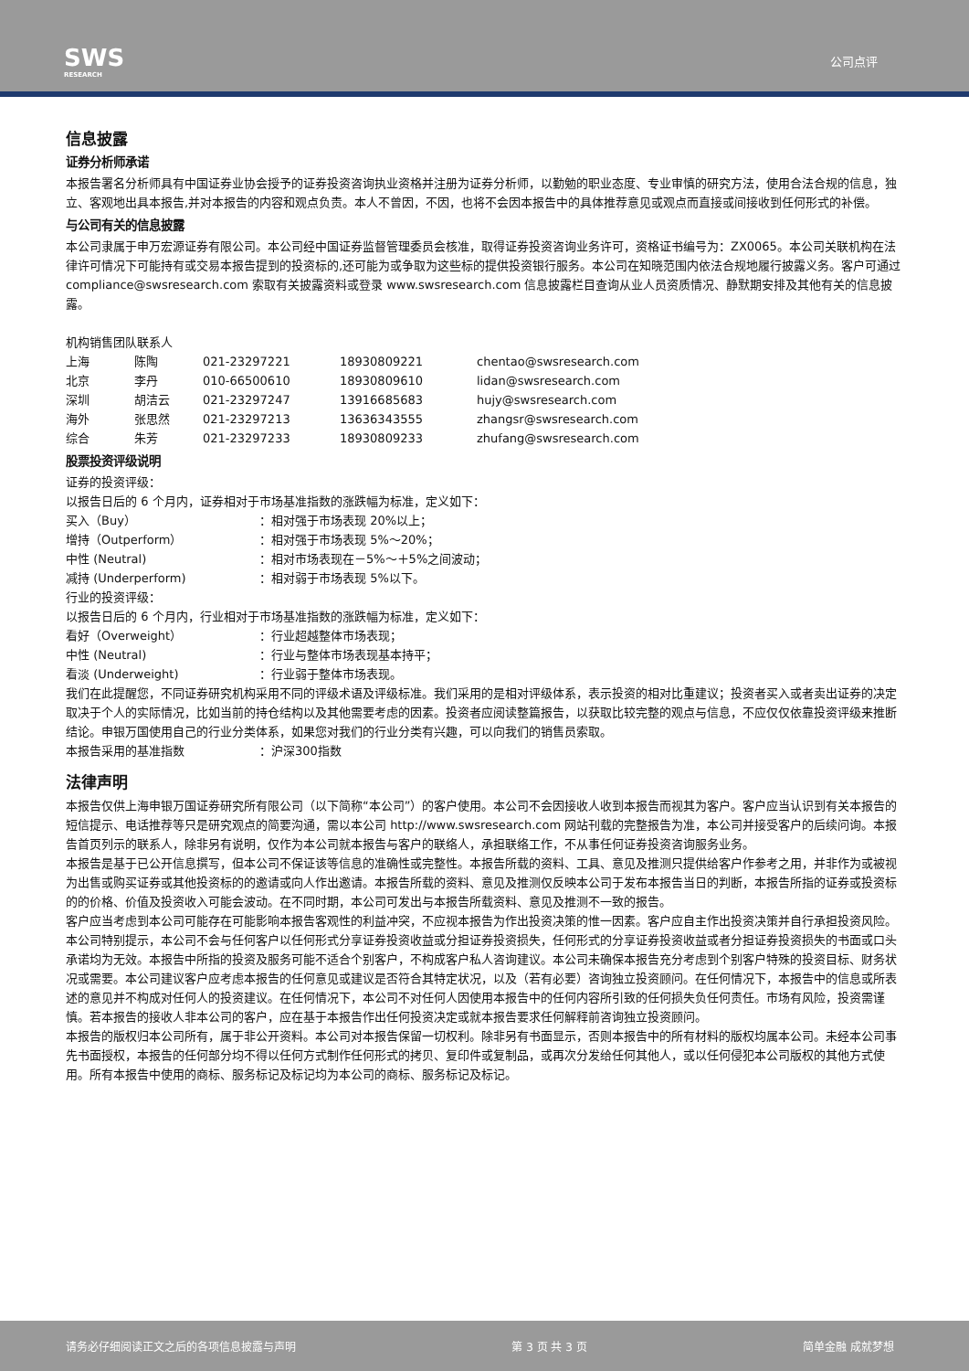SWS
RESEARCH
公司点评
信息披露
证券分析师承诺
本报告署名分析师具有中国证券业协会授予的证券投资咨询执业资格并注册为证券分析师，以勤勉的职业态度、专业审慎的研究方法，使用合法合规的信息，独立、客观地出具本报告,并对本报告的内容和观点负责。本人不曾因，不因，也将不会因本报告中的具体推荐意见或观点而直接或间接收到任何形式的补偿。
与公司有关的信息披露
本公司隶属于申万宏源证券有限公司。本公司经中国证券监督管理委员会核准，取得证券投资咨询业务许可，资格证书编号为：ZX0065。本公司关联机构在法律许可情况下可能持有或交易本报告提到的投资标的,还可能为或争取为这些标的提供投资银行服务。本公司在知晓范围内依法合规地履行披露义务。客户可通过 compliance@swsresearch.com 索取有关披露资料或登录 www.swsresearch.com 信息披露栏目查询从业人员资质情况、静默期安排及其他有关的信息披露。
机构销售团队联系人
| 上海 | 陈陶 | 021-23297221 | 18930809221 | chentao@swsresearch.com |
| 北京 | 李丹 | 010-66500610 | 18930809610 | lidan@swsresearch.com |
| 深圳 | 胡洁云 | 021-23297247 | 13916685683 | hujy@swsresearch.com |
| 海外 | 张思然 | 021-23297213 | 13636343555 | zhangsr@swsresearch.com |
| 综合 | 朱芳 | 021-23297233 | 18930809233 | zhufang@swsresearch.com |
股票投资评级说明
证券的投资评级：
以报告日后的 6 个月内，证券相对于市场基准指数的涨跌幅为标准，定义如下：
| 买入（Buy） | ：相对强于市场表现 20%以上； |
| 增持（Outperform） | ：相对强于市场表现 5%～20%； |
| 中性 (Neutral) | ：相对市场表现在－5%～＋5%之间波动； |
| 减持 (Underperform) | ：相对弱于市场表现 5%以下。 |
行业的投资评级：
以报告日后的 6 个月内，行业相对于市场基准指数的涨跌幅为标准，定义如下：
| 看好（Overweight） | ：行业超越整体市场表现； |
| 中性 (Neutral) | ：行业与整体市场表现基本持平； |
| 看淡 (Underweight) | ：行业弱于整体市场表现。 |
我们在此提醒您，不同证券研究机构采用不同的评级术语及评级标准。我们采用的是相对评级体系，表示投资的相对比重建议；投资者买入或者卖出证券的决定取决于个人的实际情况，比如当前的持仓结构以及其他需要考虑的因素。投资者应阅读整篇报告，以获取比较完整的观点与信息，不应仅仅依靠投资评级来推断结论。申银万国使用自己的行业分类体系，如果您对我们的行业分类有兴趣，可以向我们的销售员索取。
| 本报告采用的基准指数 | ：沪深300指数 |
法律声明
本报告仅供上海申银万国证券研究所有限公司（以下简称“本公司”）的客户使用。本公司不会因接收人收到本报告而视其为客户。客户应当认识到有关本报告的短信提示、电话推荐等只是研究观点的简要沟通，需以本公司 http://www.swsresearch.com 网站刊载的完整报告为准，本公司并接受客户的后续问询。本报告首页列示的联系人，除非另有说明，仅作为本公司就本报告与客户的联络人，承担联络工作，不从事任何证券投资咨询服务业务。
本报告是基于已公开信息撰写，但本公司不保证该等信息的准确性或完整性。本报告所载的资料、工具、意见及推测只提供给客户作参考之用，并非作为或被视为出售或购买证券或其他投资标的的邀请或向人作出邀请。本报告所载的资料、意见及推测仅反映本公司于发布本报告当日的判断，本报告所指的证券或投资标的的价格、价值及投资收入可能会波动。在不同时期，本公司可发出与本报告所载资料、意见及推测不一致的报告。
客户应当考虑到本公司可能存在可能影响本报告客观性的利益冲突，不应视本报告为作出投资决策的惟一因素。客户应自主作出投资决策并自行承担投资风险。本公司特别提示，本公司不会与任何客户以任何形式分享证券投资收益或分担证券投资损失，任何形式的分享证券投资收益或者分担证券投资损失的书面或口头承诺均为无效。本报告中所指的投资及服务可能不适合个别客户，不构成客户私人咨询建议。本公司未确保本报告充分考虑到个别客户特殊的投资目标、财务状况或需要。本公司建议客户应考虑本报告的任何意见或建议是否符合其特定状况，以及（若有必要）咨询独立投资顾问。在任何情况下，本报告中的信息或所表述的意见并不构成对任何人的投资建议。在任何情况下，本公司不对任何人因使用本报告中的任何内容所引致的任何损失负任何责任。市场有风险，投资需谨慎。若本报告的接收人非本公司的客户，应在基于本报告作出任何投资决定或就本报告要求任何解释前咨询独立投资顾问。
本报告的版权归本公司所有，属于非公开资料。本公司对本报告保留一切权利。除非另有书面显示，否则本报告中的所有材料的版权均属本公司。未经本公司事先书面授权，本报告的任何部分均不得以任何方式制作任何形式的拷贝、复印件或复制品，或再次分发给任何其他人，或以任何侵犯本公司版权的其他方式使用。所有本报告中使用的商标、服务标记及标记均为本公司的商标、服务标记及标记。
请务必仔细阅读正文之后的各项信息披露与声明 第 3 页 共 3 页 简单金融 成就梦想